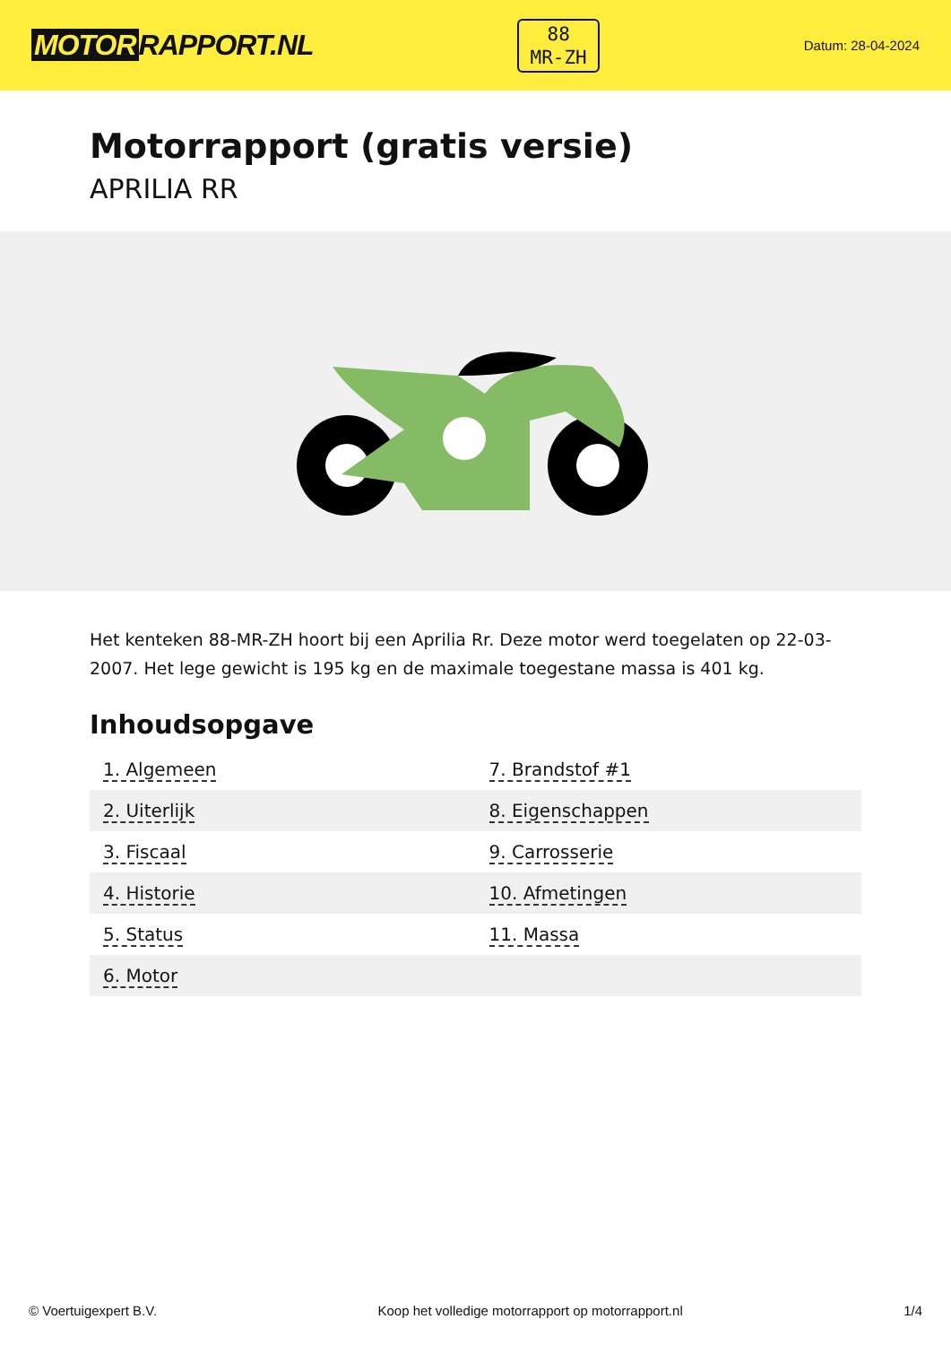MOTOR RAPPORT.NL
88
MR-ZH
Datum: 28-04-2024
Motorrapport (gratis versie)
APRILIA RR
Het kenteken 88-MR-ZH hoort bij een Aprilia Rr. Deze motor werd toegelaten op 22-03-2007. Het lege gewicht is 195 kg en de maximale toegestane massa is 401 kg.
Inhoudsopgave
| 1. Algemeen | 7. Brandstof #1 |
| 2. Uiterlijk | 8. Eigenschappen |
| 3. Fiscaal | 9. Carrosserie |
| 4. Historie | 10. Afmetingen |
| 5. Status | 11. Massa |
| 6. Motor | |
© Voertuigexpert B.V. Koop het volledige motorrapport op motorrapport.nl 1/4